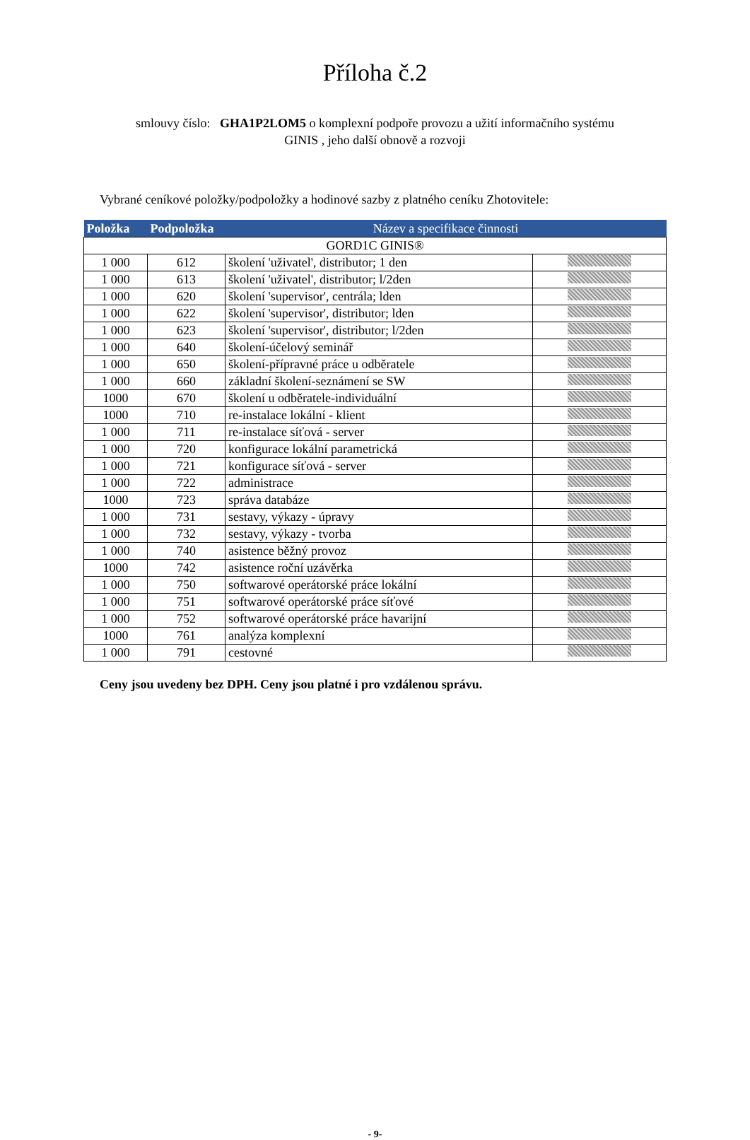Příloha č.2
smlouvy číslo: GHA1P2LOM5 o komplexní podpoře provozu a užití informačního systému
GINIS , jeho další obnově a rozvoji
Vybrané ceníkové položky/podpoložky a hodinové sazby z platného ceníku Zhotovitele:
| Položka | Podpoložka | Název a specifikace činnosti | |
| --- | --- | --- | --- |
| GORD1C GINIS® | | | |
| 1 000 | 612 | školení 'uživatel', distributor; 1 den | |
| 1 000 | 613 | školení 'uživatel', distributor; l/2den | |
| 1 000 | 620 | školení 'supervisor', centrála; lden | |
| 1 000 | 622 | školení 'supervisor', distributor; lden | |
| 1 000 | 623 | školení 'supervisor', distributor; l/2den | |
| 1 000 | 640 | školení-účelový seminář | |
| 1 000 | 650 | školení-přípravné práce u odběratele | |
| 1 000 | 660 | základní školení-seznámení se SW | |
| 1000 | 670 | školení u odběratele-individuální | |
| 1000 | 710 | re-instalace lokální - klient | |
| 1 000 | 711 | re-instalace síťová - server | |
| 1 000 | 720 | konfigurace lokální parametrická | |
| 1 000 | 721 | konfigurace síťová - server | |
| 1 000 | 722 | administrace | |
| 1000 | 723 | správa databáze | |
| 1 000 | 731 | sestavy, výkazy - úpravy | |
| 1 000 | 732 | sestavy, výkazy - tvorba | |
| 1 000 | 740 | asistence běžný provoz | |
| 1000 | 742 | asistence roční uzávěrka | |
| 1 000 | 750 | softwarové operátorské práce lokální | |
| 1 000 | 751 | softwarové operátorské práce síťové | |
| 1 000 | 752 | softwarové operátorské práce havarijní | |
| 1000 | 761 | analýza komplexní | |
| 1 000 | 791 | cestovné | |
Ceny jsou uvedeny bez DPH. Ceny jsou platné i pro vzdálenou správu.
- 9-